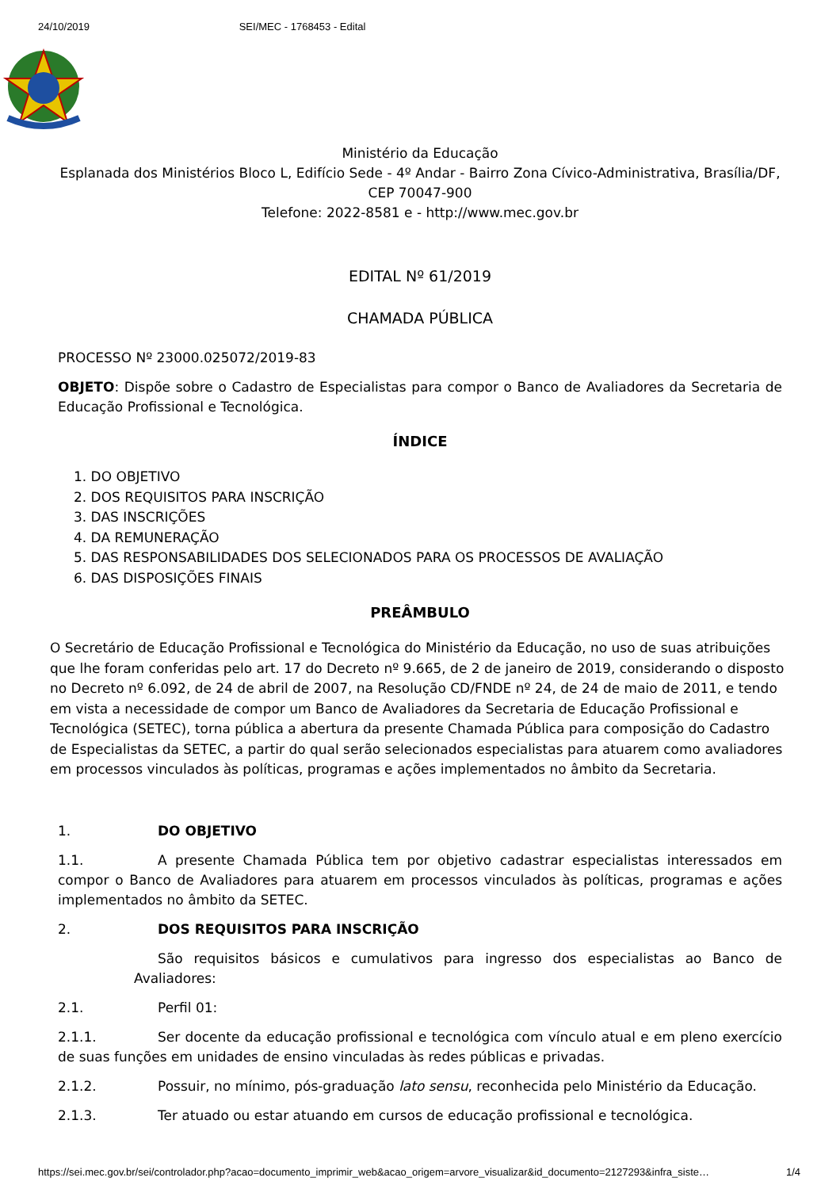24/10/2019 SEI/MEC - 1768453 - Edital
Ministério da Educação
Esplanada dos Ministérios Bloco L, Edifício Sede - 4º Andar - Bairro Zona Cívico-Administrativa, Brasília/DF,
CEP 70047-900
Telefone: 2022-8581 e - http://www.mec.gov.br
EDITAL Nº 61/2019
CHAMADA PÚBLICA
PROCESSO Nº 23000.025072/2019-83
OBJETO: Dispõe sobre o Cadastro de Especialistas para compor o Banco de Avaliadores da Secretaria de Educação Profissional e Tecnológica.
ÍNDICE
1. DO OBJETIVO
2. DOS REQUISITOS PARA INSCRIÇÃO
3. DAS INSCRIÇÕES
4. DA REMUNERAÇÃO
5. DAS RESPONSABILIDADES DOS SELECIONADOS PARA OS PROCESSOS DE AVALIAÇÃO
6. DAS DISPOSIÇÕES FINAIS
PREÂMBULO
O Secretário de Educação Profissional e Tecnológica do Ministério da Educação, no uso de suas atribuições que lhe foram conferidas pelo art. 17 do Decreto nº 9.665, de 2 de janeiro de 2019, considerando o disposto no Decreto nº 6.092, de 24 de abril de 2007, na Resolução CD/FNDE nº 24, de 24 de maio de 2011, e tendo em vista a necessidade de compor um Banco de Avaliadores da Secretaria de Educação Profissional e Tecnológica (SETEC), torna pública a abertura da presente Chamada Pública para composição do Cadastro de Especialistas da SETEC, a partir do qual serão selecionados especialistas para atuarem como avaliadores em processos vinculados às políticas, programas e ações implementados no âmbito da Secretaria.
1. DO OBJETIVO
1.1. A presente Chamada Pública tem por objetivo cadastrar especialistas interessados em compor o Banco de Avaliadores para atuarem em processos vinculados às políticas, programas e ações implementados no âmbito da SETEC.
2. DOS REQUISITOS PARA INSCRIÇÃO
São requisitos básicos e cumulativos para ingresso dos especialistas ao Banco de Avaliadores:
2.1. Perfil 01:
2.1.1. Ser docente da educação profissional e tecnológica com vínculo atual e em pleno exercício de suas funções em unidades de ensino vinculadas às redes públicas e privadas.
2.1.2. Possuir, no mínimo, pós-graduação lato sensu, reconhecida pelo Ministério da Educação.
2.1.3. Ter atuado ou estar atuando em cursos de educação profissional e tecnológica.
https://sei.mec.gov.br/sei/controlador.php?acao=documento_imprimir_web&acao_origem=arvore_visualizar&id_documento=2127293&infra_siste… 1/4